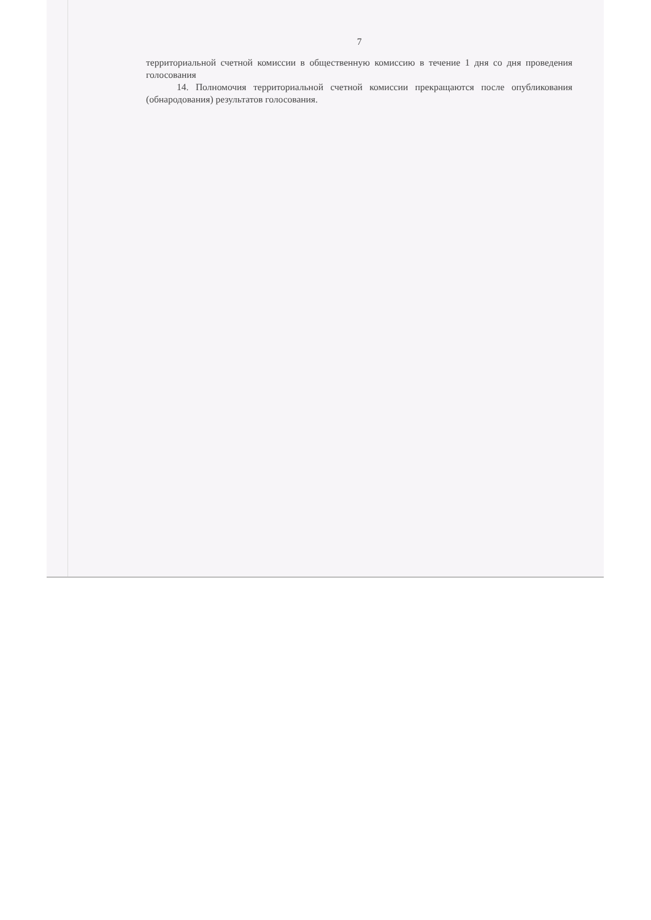7
территориальной счетной комиссии в общественную комиссию в течение 1 дня со дня проведения голосования
14. Полномочия территориальной счетной комиссии прекращаются после опубликования (обнародования) результатов голосования.